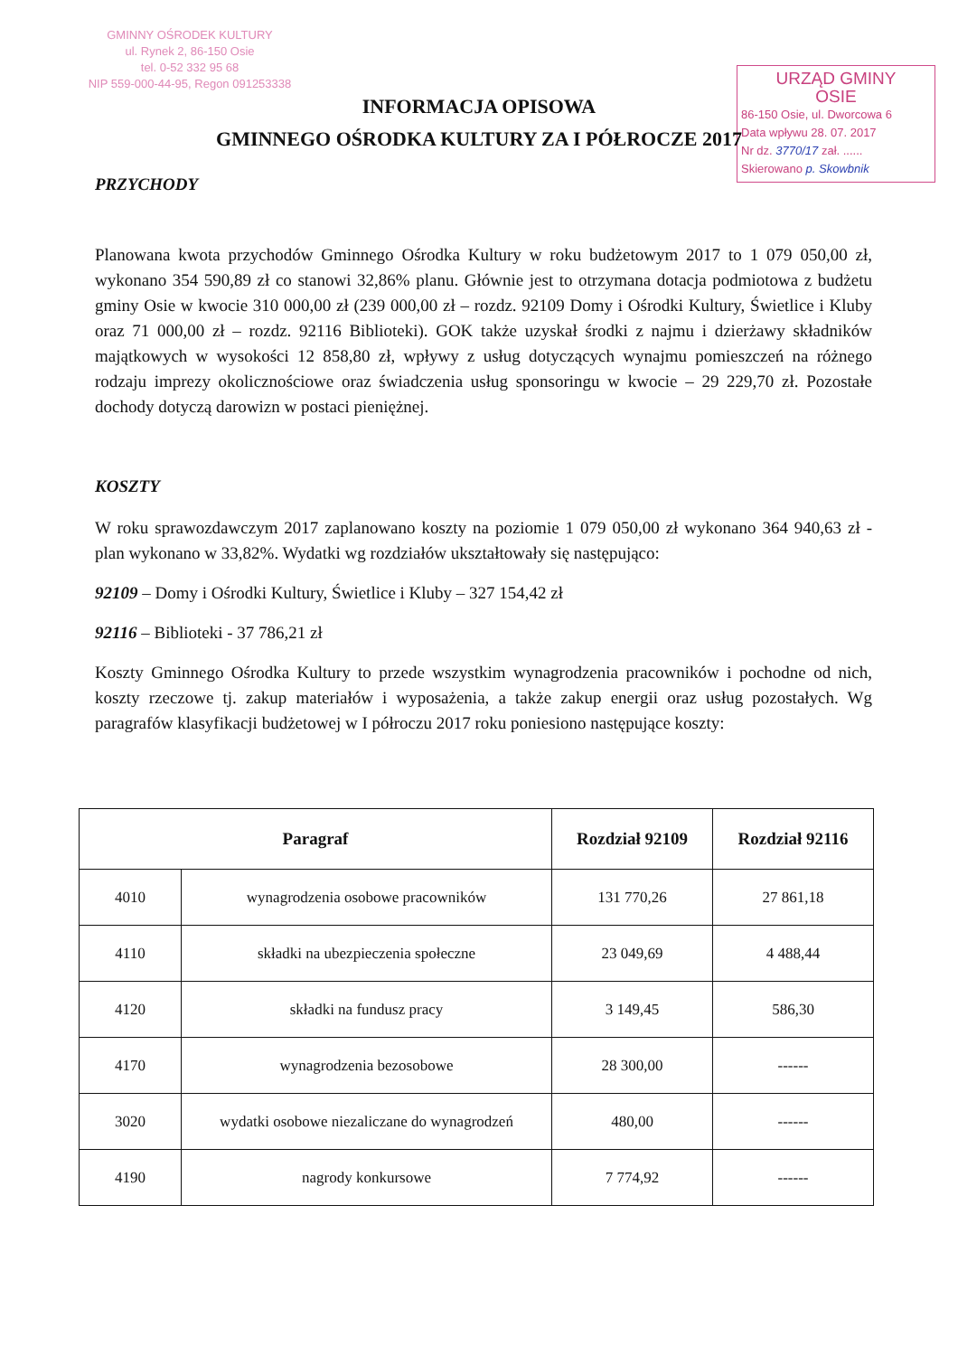GMINNY OŚRODEK KULTURY
ul. Rynek 2, 86-150 Osie
tel. 0-52 332 95 68
NIP 559-000-44-95, Regon 091253338
URZĄD GMINY
OSIE
86-150 Osie, ul. Dworcowa 6
Data wpływu 28. 07. 2017
Nr dz. 3770/17 zał. ......
Skierowano p. Skowbnik
INFORMACJA OPISOWA
GMINNEGO OŚRODKA KULTURY ZA I PÓŁROCZE 2017
PRZYCHODY
Planowana kwota przychodów Gminnego Ośrodka Kultury w roku budżetowym 2017 to 1 079 050,00 zł, wykonano 354 590,89 zł co stanowi 32,86% planu. Głównie jest to otrzymana dotacja podmiotowa z budżetu gminy Osie w kwocie 310 000,00 zł (239 000,00 zł – rozdz. 92109 Domy i Ośrodki Kultury, Świetlice i Kluby oraz 71 000,00 zł – rozdz. 92116 Biblioteki). GOK także uzyskał środki z najmu i dzierżawy składników majątkowych w wysokości 12 858,80 zł, wpływy z usług dotyczących wynajmu pomieszczeń na różnego rodzaju imprezy okolicznościowe oraz świadczenia usług sponsoringu w kwocie – 29 229,70 zł. Pozostałe dochody dotyczą darowizn w postaci pieniężnej.
KOSZTY
W roku sprawozdawczym 2017 zaplanowano koszty na poziomie 1 079 050,00 zł wykonano 364 940,63 zł - plan wykonano w 33,82%. Wydatki wg rozdziałów ukształtowały się następująco:
92109 – Domy i Ośrodki Kultury, Świetlice i Kluby – 327 154,42 zł
92116 – Biblioteki - 37 786,21 zł
Koszty Gminnego Ośrodka Kultury to przede wszystkim wynagrodzenia pracowników i pochodne od nich, koszty rzeczowe tj. zakup materiałów i wyposażenia, a także zakup energii oraz usług pozostałych. Wg paragrafów klasyfikacji budżetowej w I półroczu 2017 roku poniesiono następujące koszty:
| Paragraf | | Rozdział 92109 | Rozdział 92116 |
| --- | --- | --- | --- |
| 4010 | wynagrodzenia osobowe pracowników | 131 770,26 | 27 861,18 |
| 4110 | składki na ubezpieczenia społeczne | 23 049,69 | 4 488,44 |
| 4120 | składki na fundusz pracy | 3 149,45 | 586,30 |
| 4170 | wynagrodzenia bezosobowe | 28 300,00 | ------ |
| 3020 | wydatki osobowe niezaliczane do wynagrodzeń | 480,00 | ------ |
| 4190 | nagrody konkursowe | 7 774,92 | ------ |